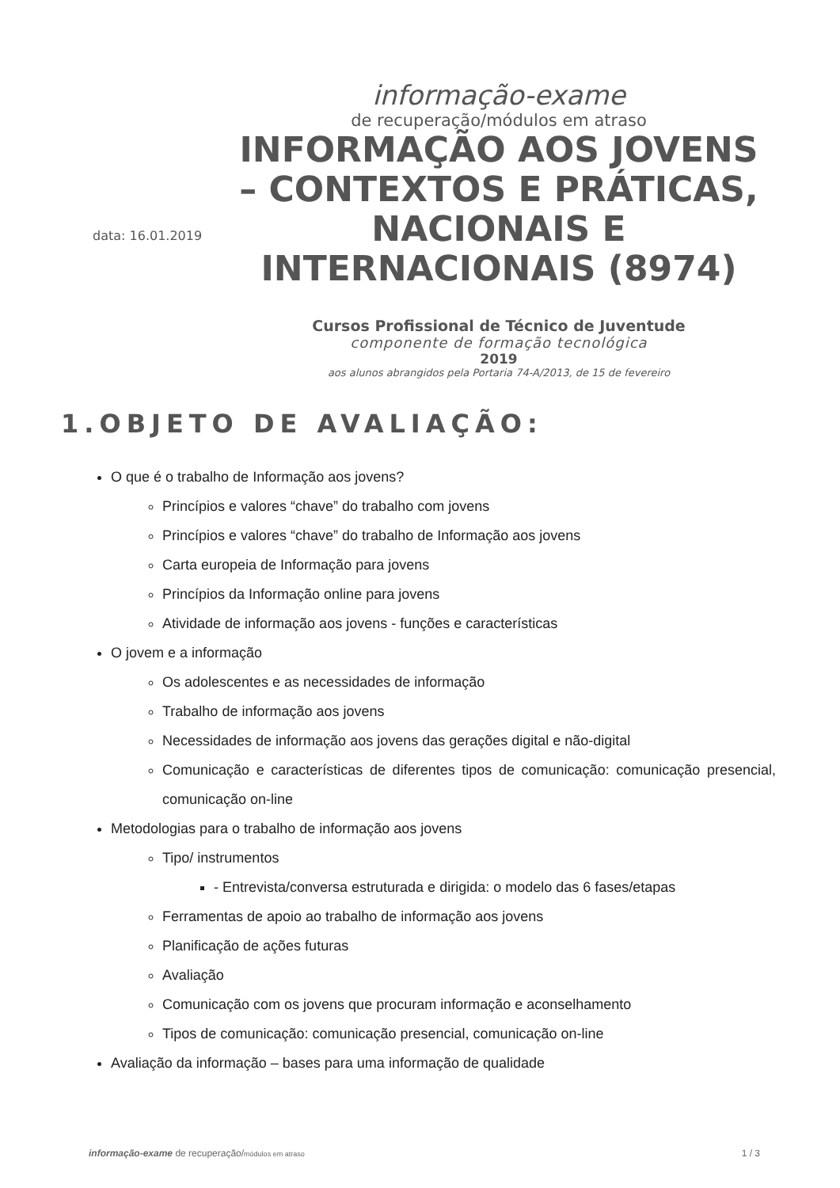data: 16.01.2019
informação-exame
de recuperação/módulos em atraso
INFORMAÇÃO AOS JOVENS – CONTEXTOS E PRÁTICAS, NACIONAIS E INTERNACIONAIS (8974)
Cursos Profissional de Técnico de Juventude
componente de formação tecnológica
2019
aos alunos abrangidos pela Portaria 74-A/2013, de 15 de fevereiro
1.OBJETO DE AVALIAÇÃO:
O que é o trabalho de Informação aos jovens?
Princípios e valores “chave” do trabalho com jovens
Princípios e valores “chave” do trabalho de Informação aos jovens
Carta europeia de Informação para jovens
Princípios da Informação online para jovens
Atividade de informação aos jovens - funções e características
O jovem e a informação
Os adolescentes e as necessidades de informação
Trabalho de informação aos jovens
Necessidades de informação aos jovens das gerações digital e não-digital
Comunicação e características de diferentes tipos de comunicação: comunicação presencial, comunicação on-line
Metodologias para o trabalho de informação aos jovens
Tipo/ instrumentos
- Entrevista/conversa estruturada e dirigida: o modelo das 6 fases/etapas
Ferramentas de apoio ao trabalho de informação aos jovens
Planificação de ações futuras
Avaliação
Comunicação com os jovens que procuram informação e aconselhamento
Tipos de comunicação: comunicação presencial, comunicação on-line
Avaliação da informação – bases para uma informação de qualidade
informação-exame de recuperação/módulos em atraso 1 / 3